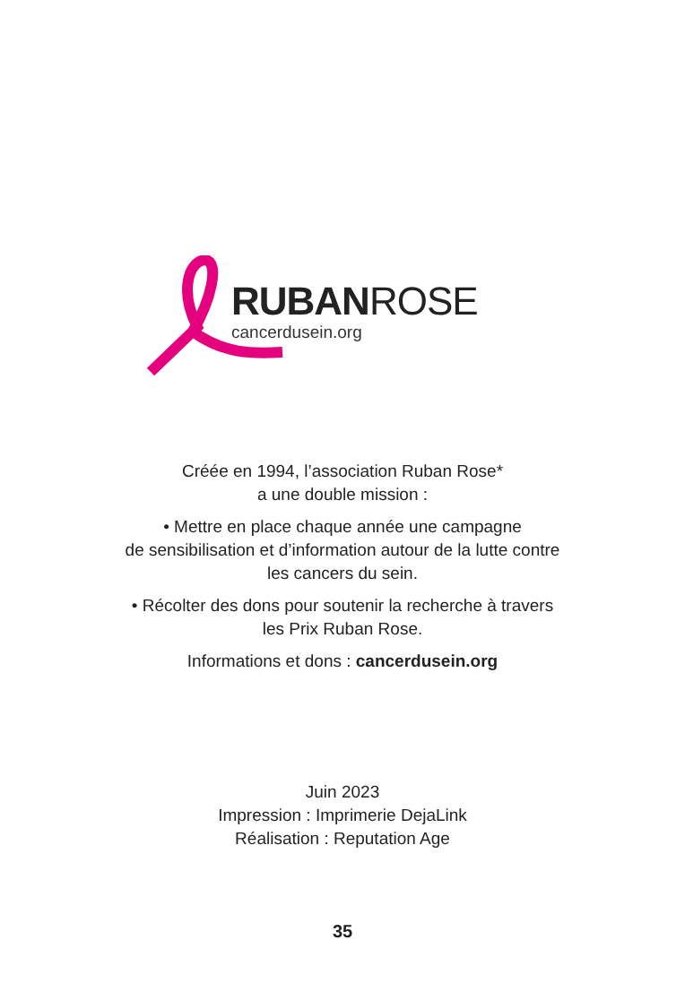RUBANROSE
cancerdusein.org
Créée en 1994, l’association Ruban Rose*
a une double mission :
• Mettre en place chaque année une campagne
de sensibilisation et d’information autour de la lutte contre
les cancers du sein.
• Récolter des dons pour soutenir la recherche à travers
les Prix Ruban Rose.
Informations et dons : cancerdusein.org
Juin 2023
Impression : Imprimerie DejaLink
Réalisation : Reputation Age
35